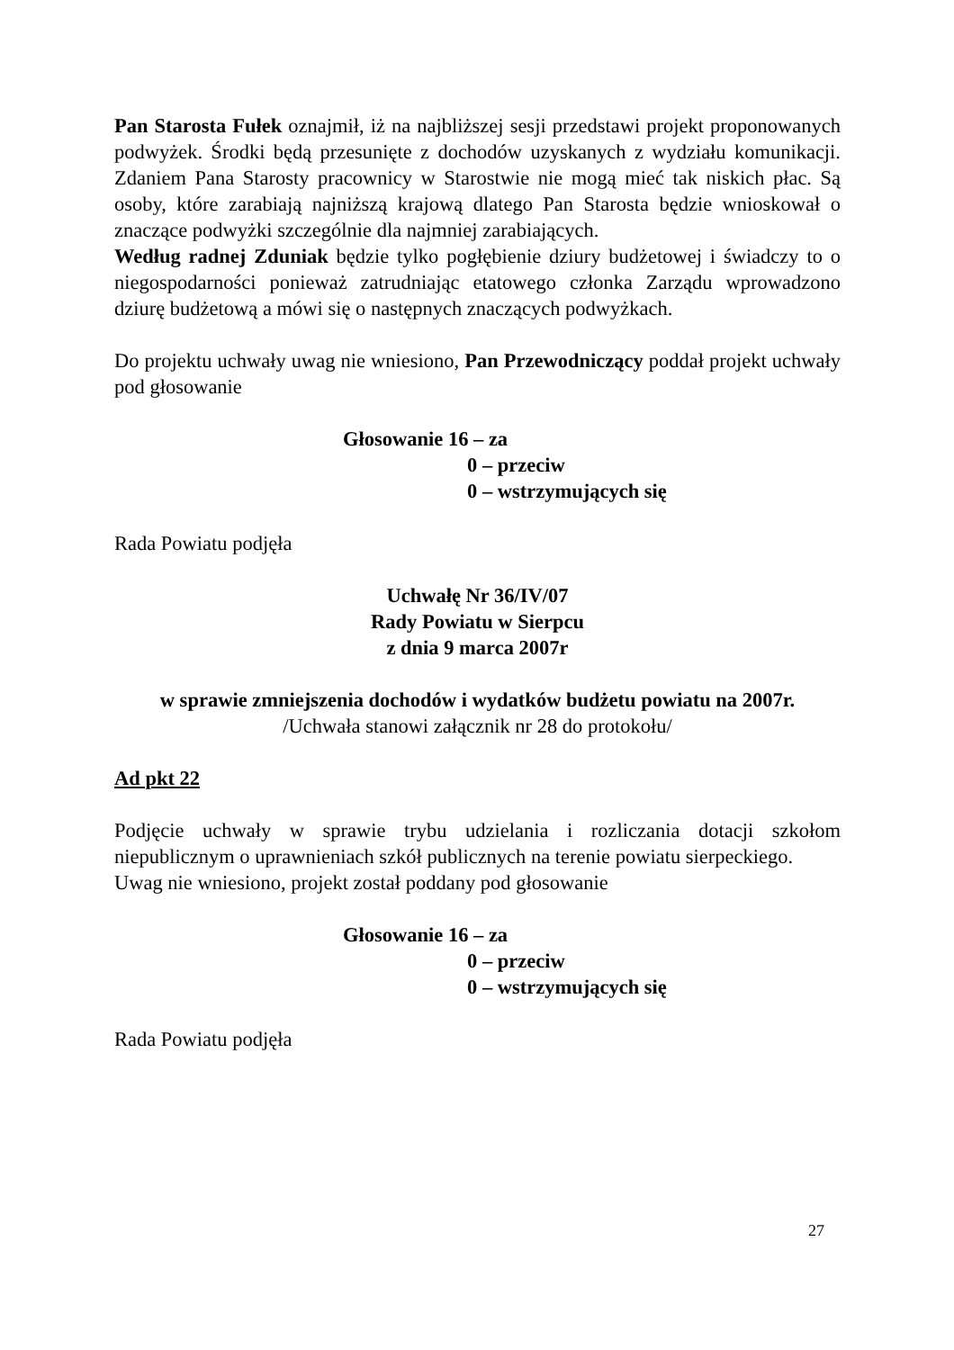Pan Starosta Fułek oznajmił, iż na najbliższej sesji przedstawi projekt proponowanych podwyżek. Środki będą przesunięte z dochodów uzyskanych z wydziału komunikacji. Zdaniem Pana Starosty pracownicy w Starostwie nie mogą mieć tak niskich płac. Są osoby, które zarabiają najniższą krajową dlatego Pan Starosta będzie wnioskował o znaczące podwyżki szczególnie dla najmniej zarabiających.
Według radnej Zduniak będzie tylko pogłębienie dziury budżetowej i świadczy to o niegospodarności ponieważ zatrudniając etatowego członka Zarządu wprowadzono dziurę budżetową a mówi się o następnych znaczących podwyżkach.
Do projektu uchwały uwag nie wniesiono, Pan Przewodniczący poddał projekt uchwały pod głosowanie
Głosowanie 16 – za
0 – przeciw
0 – wstrzymujących się
Rada Powiatu podjęła
Uchwałę Nr 36/IV/07
Rady Powiatu w Sierpcu
z dnia 9 marca 2007r
w sprawie zmniejszenia dochodów i wydatków budżetu powiatu na 2007r.
/Uchwała stanowi załącznik nr 28 do protokołu/
Ad pkt 22
Podjęcie uchwały w sprawie trybu udzielania i rozliczania dotacji szkołom niepublicznym o uprawnieniach szkół publicznych na terenie powiatu sierpeckiego.
Uwag nie wniesiono, projekt został poddany pod głosowanie
Głosowanie 16 – za
0 – przeciw
0 – wstrzymujących się
Rada Powiatu podjęła
27